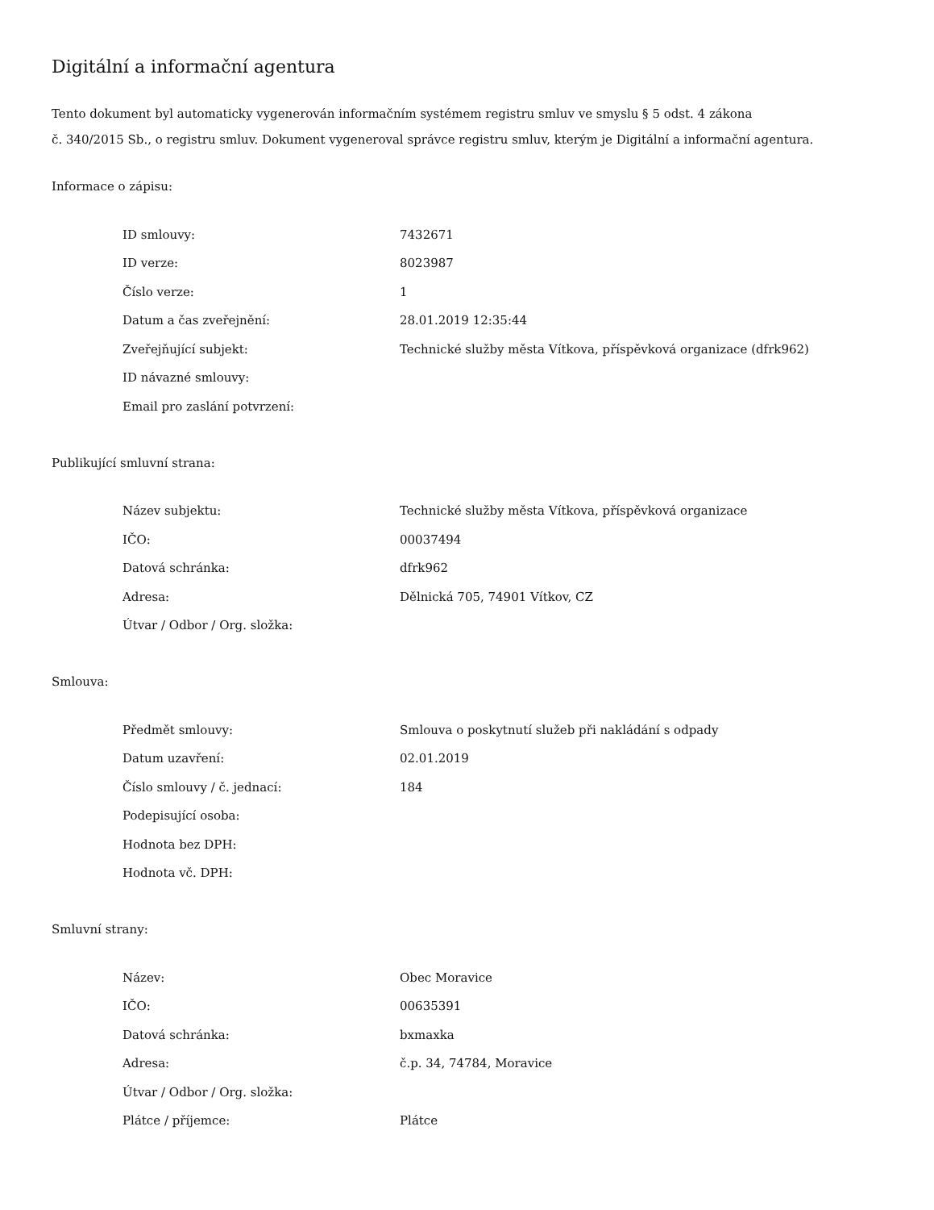Digitální a informační agentura
Tento dokument byl automaticky vygenerován informačním systémem registru smluv ve smyslu § 5 odst. 4 zákona
č. 340/2015 Sb., o registru smluv. Dokument vygeneroval správce registru smluv, kterým je Digitální a informační agentura.
Informace o zápisu:
| ID smlouvy: | 7432671 |
| ID verze: | 8023987 |
| Číslo verze: | 1 |
| Datum a čas zveřejnění: | 28.01.2019 12:35:44 |
| Zveřejňující subjekt: | Technické služby města Vítkova, příspěvková organizace (dfrk962) |
| ID návazné smlouvy: | |
| Email pro zaslání potvrzení: | |
Publikující smluvní strana:
| Název subjektu: | Technické služby města Vítkova, příspěvková organizace |
| IČO: | 00037494 |
| Datová schránka: | dfrk962 |
| Adresa: | Dělnická 705, 74901 Vítkov, CZ |
| Útvar / Odbor / Org. složka: | |
Smlouva:
| Předmět smlouvy: | Smlouva o poskytnutí služeb při nakládání s odpady |
| Datum uzavření: | 02.01.2019 |
| Číslo smlouvy / č. jednací: | 184 |
| Podepisující osoba: | |
| Hodnota bez DPH: | |
| Hodnota vč. DPH: | |
Smluvní strany:
| Název: | Obec Moravice |
| IČO: | 00635391 |
| Datová schránka: | bxmaxka |
| Adresa: | č.p. 34, 74784, Moravice |
| Útvar / Odbor / Org. složka: | |
| Plátce / příjemce: | Plátce |